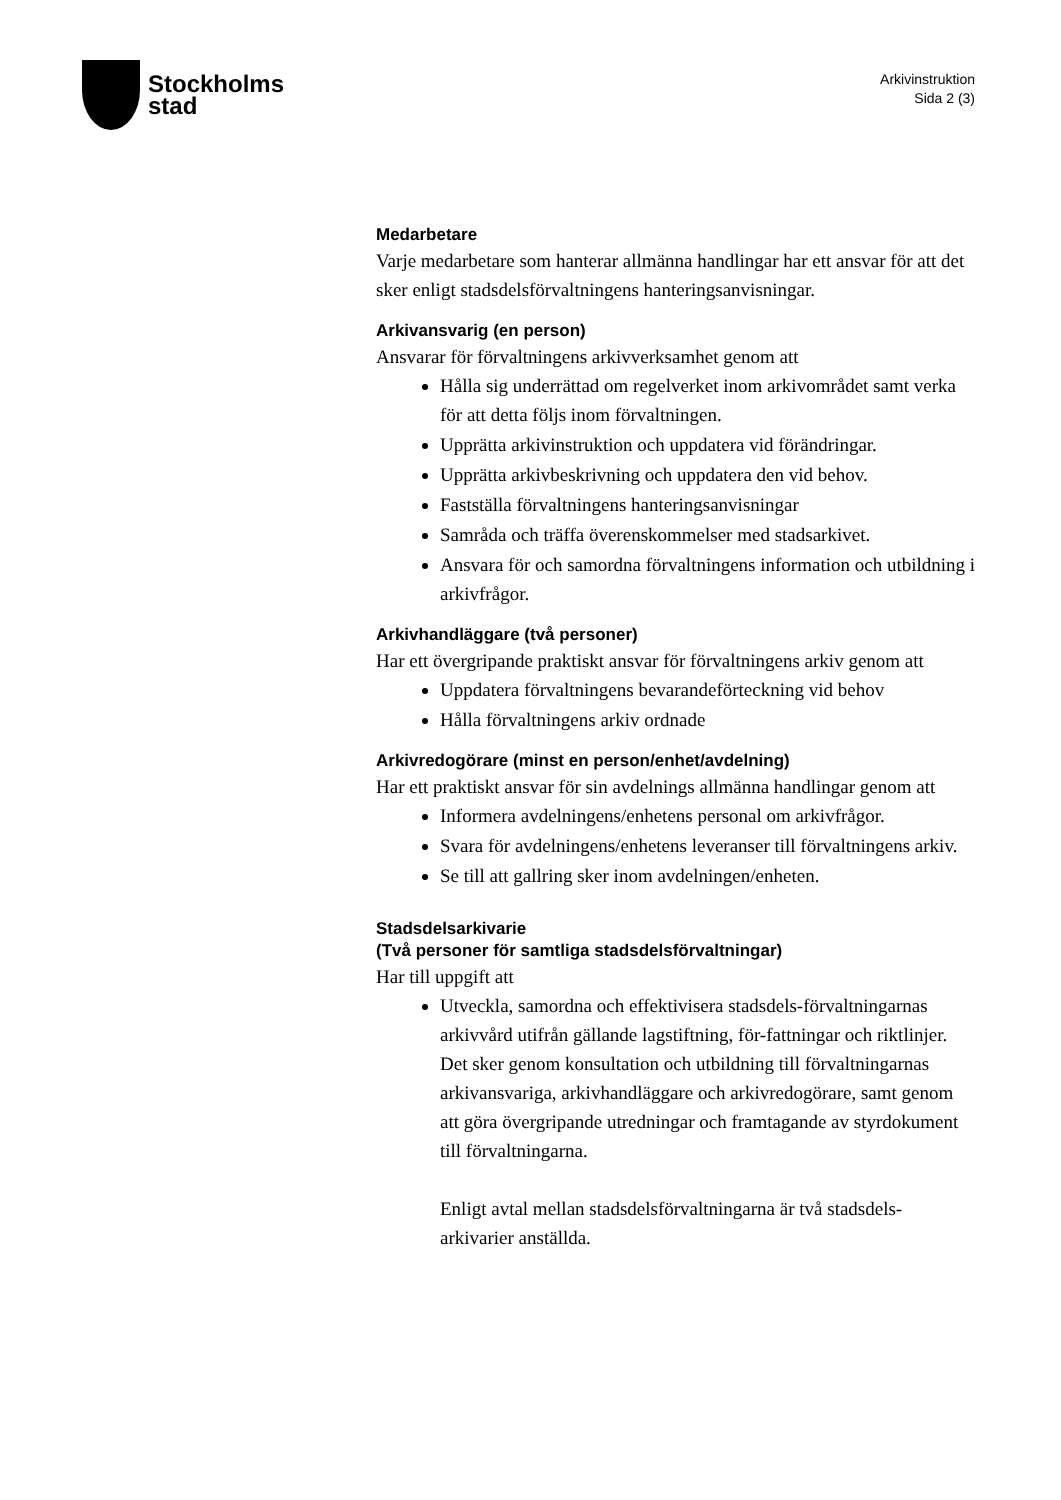Stockholms
stad
Arkivinstruktion
Sida 2 (3)
Medarbetare
Varje medarbetare som hanterar allmänna handlingar har ett ansvar för att det sker enligt stadsdelsförvaltningens hanteringsanvisningar.
Arkivansvarig (en person)
Ansvarar för förvaltningens arkivverksamhet genom att
Hålla sig underrättad om regelverket inom arkivområdet samt verka för att detta följs inom förvaltningen.
Upprätta arkivinstruktion och uppdatera vid förändringar.
Upprätta arkivbeskrivning och uppdatera den vid behov.
Fastställa förvaltningens hanteringsanvisningar
Samråda och träffa överenskommelser med stadsarkivet.
Ansvara för och samordna förvaltningens information och utbildning i arkivfrågor.
Arkivhandläggare (två personer)
Har ett övergripande praktiskt ansvar för förvaltningens arkiv genom att
Uppdatera förvaltningens bevarandeförteckning vid behov
Hålla förvaltningens arkiv ordnade
Arkivredogörare (minst en person/enhet/avdelning)
Har ett praktiskt ansvar för sin avdelnings allmänna handlingar genom att
Informera avdelningens/enhetens personal om arkivfrågor.
Svara för avdelningens/enhetens leveranser till förvaltningens arkiv.
Se till att gallring sker inom avdelningen/enheten.
Stadsdelsarkivarie
(Två personer för samtliga stadsdelsförvaltningar)
Har till uppgift att
Utveckla, samordna och effektivisera stadsdels-förvaltningarnas arkivvård utifrån gällande lagstiftning, för-fattningar och riktlinjer. Det sker genom konsultation och utbildning till förvaltningarnas arkivansvariga, arkivhandläggare och arkivredogörare, samt genom att göra övergripande utredningar och framtagande av styrdokument till förvaltningarna.
Enligt avtal mellan stadsdelsförvaltningarna är två stadsdels-arkivarier anställda.